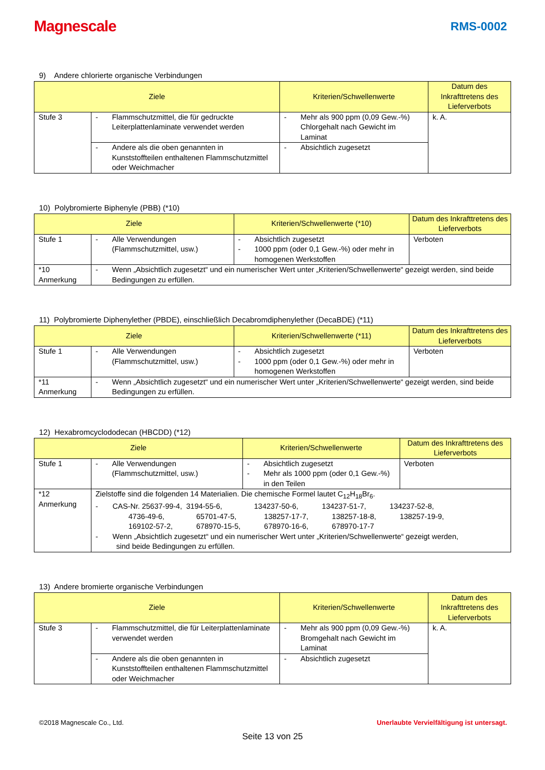Magnescale
RMS-0002
9) Andere chlorierte organische Verbindungen
| Ziele | | | Kriterien/Schwellenwerte | | Datum des Inkrafttretens des Lieferverbots |
| --- | --- | --- | --- | --- | --- |
| Stufe 3 | - | Flammschutzmittel, die für gedruckte Leiterplattenlaminate verwendet werden | - | Mehr als 900 ppm (0,09 Gew.-%) Chlorgehalt nach Gewicht im Laminat | k. A. |
| | - | Andere als die oben genannten in Kunststoffteilen enthaltenen Flammschutzmittel oder Weichmacher | - | Absichtlich zugesetzt | |
10) Polybromierte Biphenyle (PBB) (*10)
| Ziele | | | Kriterien/Schwellenwerte (*10) | | Datum des Inkrafttretens des Lieferverbots |
| --- | --- | --- | --- | --- | --- |
| Stufe 1 | - | Alle Verwendungen (Flammschutzmittel, usw.) | - - | Absichtlich zugesetzt 1000 ppm (oder 0,1 Gew.-%) oder mehr in homogenen Werkstoffen | Verboten |
| *10 Anmerkung | - | Wenn „Absichtlich zugesetzt“ und ein numerischer Wert unter „Kriterien/Schwellenwerte“ gezeigt werden, sind beide Bedingungen zu erfüllen. | | | |
11) Polybromierte Diphenylether (PBDE), einschließlich Decabromdiphenylether (DecaBDE) (*11)
| Ziele | | | Kriterien/Schwellenwerte (*11) | | Datum des Inkrafttretens des Lieferverbots |
| --- | --- | --- | --- | --- | --- |
| Stufe 1 | - | Alle Verwendungen (Flammschutzmittel, usw.) | - - | Absichtlich zugesetzt 1000 ppm (oder 0,1 Gew.-%) oder mehr in homogenen Werkstoffen | Verboten |
| *11 Anmerkung | - | Wenn „Absichtlich zugesetzt“ und ein numerischer Wert unter „Kriterien/Schwellenwerte“ gezeigt werden, sind beide Bedingungen zu erfüllen. | | | |
12) Hexabromcyclododecan (HBCDD) (*12)
| Ziele | | | Kriterien/Schwellenwerte | | Datum des Inkrafttretens des Lieferverbots |
| --- | --- | --- | --- | --- | --- |
| Stufe 1 | - | Alle Verwendungen (Flammschutzmittel, usw.) | - - | Absichtlich zugesetzt Mehr als 1000 ppm (oder 0,1 Gew.-%) in den Teilen | Verboten |
| *12 Anmerkung | Zielstoffe sind die folgenden 14 Materialien. Die chemische Formel lautet C<sub>12</sub>H<sub>18</sub>Br<sub>6</sub>. - CAS-Nr. 25637-99-4, 3194-55-6, 134237-50-6, 134237-51-7, 134237-52-8, 4736-49-6, 65701-47-5, 138257-17-7, 138257-18-8, 138257-19-9, 169102-57-2, 678970-15-5, 678970-16-6, 678970-17-7 - Wenn „Absichtlich zugesetzt“ und ein numerischer Wert unter „Kriterien/Schwellenwerte“ gezeigt werden, sind beide Bedingungen zu erfüllen. | | | | |
13) Andere bromierte organische Verbindungen
| Ziele | | | Kriterien/Schwellenwerte | | Datum des Inkrafttretens des Lieferverbots |
| --- | --- | --- | --- | --- | --- |
| Stufe 3 | - | Flammschutzmittel, die für Leiterplattenlaminate verwendet werden | - | Mehr als 900 ppm (0,09 Gew.-%) Bromgehalt nach Gewicht im Laminat | k. A. |
| | - | Andere als die oben genannten in Kunststoffteilen enthaltenen Flammschutzmittel oder Weichmacher | - | Absichtlich zugesetzt | |
©2018 Magnescale Co., Ltd. Unerlaubte Vervielfältigung ist untersagt.
Seite 13 von 25